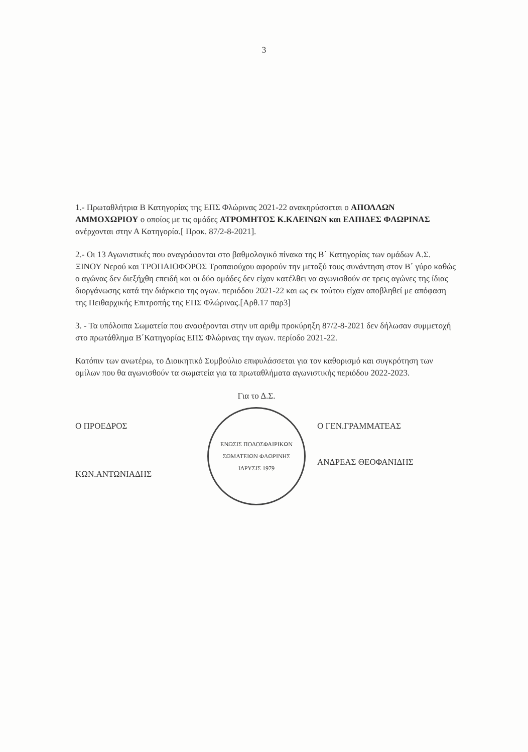3
1.- Πρωταθλήτρια Β Κατηγορίας της ΕΠΣ Φλώρινας 2021-22 ανακηρύσσεται ο ΑΠΟΛΛΩΝ ΑΜΜΟΧΩΡΙΟΥ ο οποίος με τις ομάδες ΑΤΡΟΜΗΤΟΣ Κ.ΚΛΕΙΝΩΝ και ΕΛΠΙΔΕΣ ΦΛΩΡΙΝΑΣ ανέρχονται στην Α Κατηγορία.[ Προκ. 87/2-8-2021].
2.- Οι 13 Αγωνιστικές που αναγράφονται στο βαθμολογικό πίνακα της Β΄ Κατηγορίας των ομάδων Α.Σ. ΞΙΝΟΥ Νερού και ΤΡΟΠΑΙΟΦΟΡΟΣ Τροπαιούχου αφορούν την μεταξύ τους συνάντηση στον Β΄ γύρο καθώς ο αγώνας δεν διεξήχθη επειδή και οι δύο ομάδες δεν είχαν κατέλθει να αγωνισθούν σε τρεις αγώνες της ίδιας διοργάνωσης κατά την διάρκεια της αγων. περιόδου 2021-22 και ως εκ τούτου είχαν αποβληθεί με απόφαση της Πειθαρχικής Επιτροπής της ΕΠΣ Φλώρινας.[Αρθ.17 παρ3]
3. - Τα υπόλοιπα Σωματεία που αναφέρονται στην υπ αριθμ προκύρηξη 87/2-8-2021 δεν δήλωσαν συμμετοχή στο πρωτάθλημα Β΄Κατηγορίας ΕΠΣ Φλώρινας την αγων. περίοδο 2021-22.
Κατόπιν των ανωτέρω, το Διοικητικό Συμβούλιο επιφυλάσσεται για τον καθορισμό και συγκρότηση των ομίλων που θα αγωνισθούν τα σωματεία για τα πρωταθλήματα αγωνιστικής περιόδου 2022-2023.
Ο ΠΡΟΕΔΡΟΣ
ΚΩΝ.ΑΝΤΩΝΙΑΔΗΣ
Για το Δ.Σ.
ΕΝΩΣΙΣ ΠΟΔΟΣΦΑΙΡΙΚΩΝ ΣΩΜΑΤΕΙΩΝ ΦΛΩΡΙΝΗΣ
ΙΔΡΥΣΙΣ 1979
Ο ΓΕΝ.ΓΡΑΜΜΑΤΕΑΣ
ΑΝΔΡΕΑΣ ΘΕΟΦΑΝΙΔΗΣ